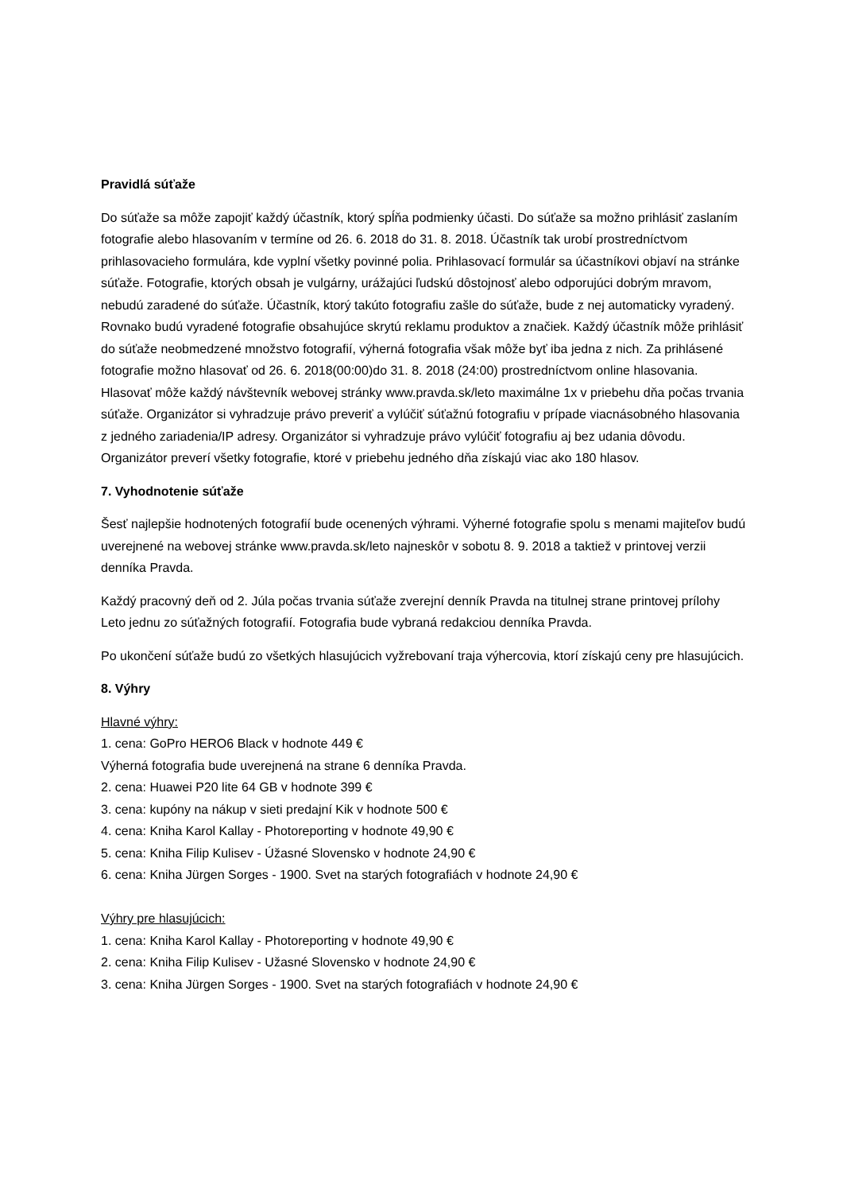Pravidlá súťaže
Do súťaže sa môže zapojiť každý účastník, ktorý spĺňa podmienky účasti. Do súťaže sa možno prihlásiť zaslaním fotografie alebo hlasovaním v termíne od 26. 6. 2018 do 31. 8. 2018. Účastník tak urobí prostredníctvom prihlasovacieho formulára, kde vyplní všetky povinné polia. Prihlasovací formulár sa účastníkovi objaví na stránke súťaže. Fotografie, ktorých obsah je vulgárny, urážajúci ľudskú dôstojnosť alebo odporujúci dobrým mravom, nebudú zaradené do súťaže. Účastník, ktorý takúto fotografiu zašle do súťaže, bude z nej automaticky vyradený. Rovnako budú vyradené fotografie obsahujúce skrytú reklamu produktov a značiek. Každý účastník môže prihlásiť do súťaže neobmedzené množstvo fotografií, výherná fotografia však môže byť iba jedna z nich. Za prihlásené fotografie možno hlasovať od 26. 6. 2018(00:00)do 31. 8. 2018 (24:00) prostredníctvom online hlasovania. Hlasovať môže každý návštevník webovej stránky www.pravda.sk/leto maximálne 1x v priebehu dňa počas trvania súťaže. Organizátor si vyhradzuje právo preveriť a vylúčiť súťažnú fotografiu v prípade viacnásobného hlasovania z jedného zariadenia/IP adresy. Organizátor si vyhradzuje právo vylúčiť fotografiu aj bez udania dôvodu. Organizátor preverí všetky fotografie, ktoré v priebehu jedného dňa získajú viac ako 180 hlasov.
7. Vyhodnotenie súťaže
Šesť najlepšie hodnotených fotografií bude ocenených výhrami. Výherné fotografie spolu s menami majiteľov budú uverejnené na webovej stránke www.pravda.sk/leto najneskôr v sobotu 8. 9. 2018 a taktiež v printovej verzii denníka Pravda.
Každý pracovný deň od 2. Júla počas trvania súťaže zverejní denník Pravda na titulnej strane printovej prílohy Leto jednu zo súťažných fotografií. Fotografia bude vybraná redakciou denníka Pravda.
Po ukončení súťaže budú zo všetkých hlasujúcich vyžrebovaní traja výhercovia, ktorí získajú ceny pre hlasujúcich.
8. Výhry
Hlavné výhry:
1. cena: GoPro HERO6 Black v hodnote 449 €
Výherná fotografia bude uverejnená na strane 6 denníka Pravda.
2. cena: Huawei P20 lite 64 GB v hodnote 399 €
3. cena: kupóny na nákup v sieti predajní Kik v hodnote 500 €
4. cena: Kniha Karol Kallay - Photoreporting v hodnote 49,90 €
5. cena: Kniha Filip Kulisev - Úžasné Slovensko v hodnote 24,90 €
6. cena: Kniha Jürgen Sorges - 1900. Svet na starých fotografiách v hodnote 24,90 €
Výhry pre hlasujúcich:
1. cena: Kniha Karol Kallay - Photoreporting v hodnote 49,90 €
2. cena: Kniha Filip Kulisev - Užasné Slovensko v hodnote 24,90 €
3. cena: Kniha Jürgen Sorges - 1900. Svet na starých fotografiách v hodnote 24,90 €